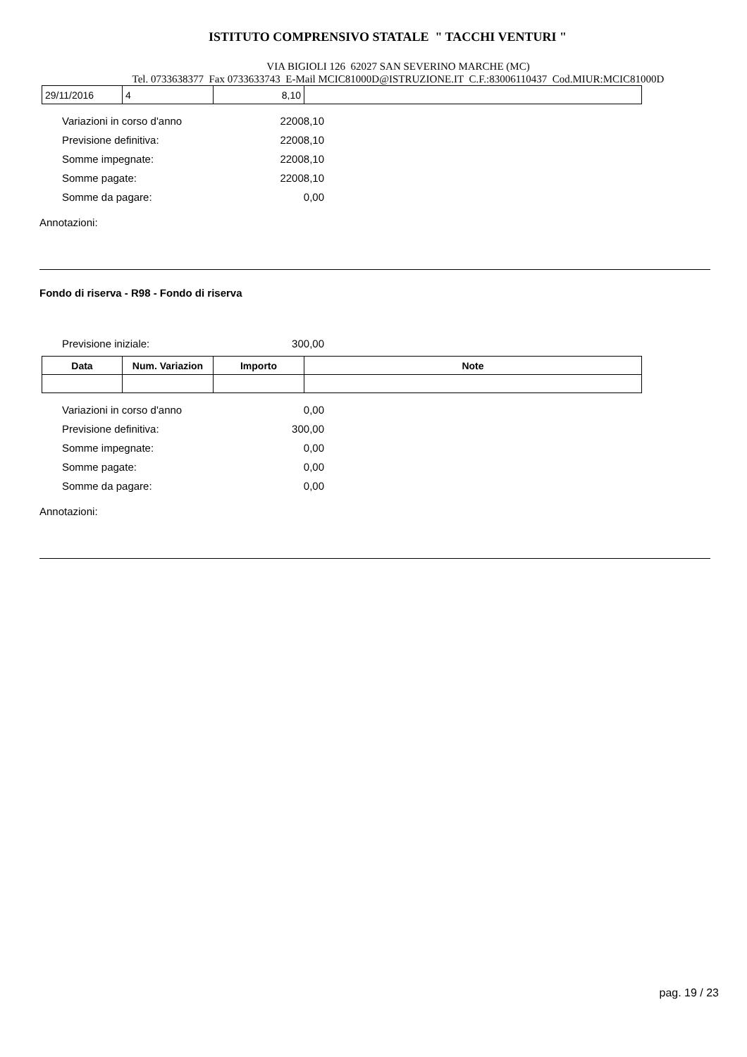ISTITUTO COMPRENSIVO STATALE " TACCHI VENTURI "
VIA BIGIOLI 126 62027 SAN SEVERINO MARCHE (MC)
Tel. 0733638377 Fax 0733633743 E-Mail MCIC81000D@ISTRUZIONE.IT C.F.:83006110437 Cod.MIUR:MCIC81000D
| 29/11/2016 | 4 | 8,10 | |
Variazioni in corso d'anno 22008,10
Previsione definitiva: 22008,10
Somme impegnate: 22008,10
Somme pagate: 22008,10
Somme da pagare: 0,00
Annotazioni:
Fondo di riserva - R98 - Fondo di riserva
Previsione iniziale: 300,00
| Data | Num. Variazion | Importo | Note |
| --- | --- | --- | --- |
Variazioni in corso d'anno 0,00
Previsione definitiva: 300,00
Somme impegnate: 0,00
Somme pagate: 0,00
Somme da pagare: 0,00
Annotazioni:
pag. 19 / 23